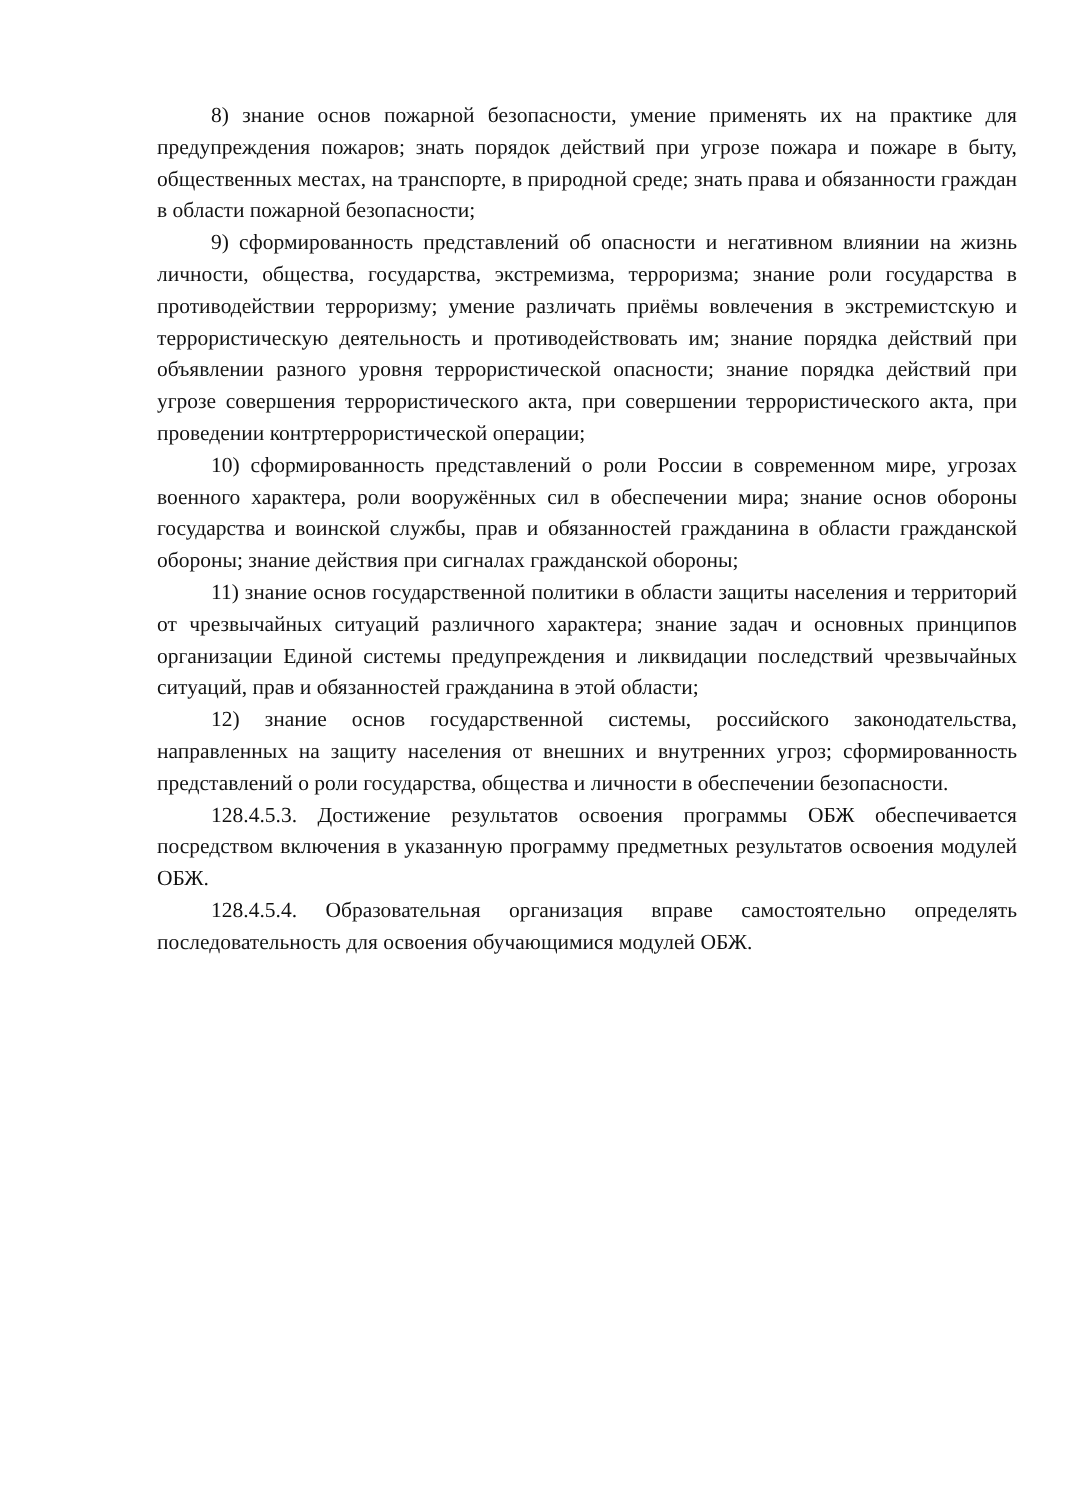8) знание основ пожарной безопасности, умение применять их на практике для предупреждения пожаров; знать порядок действий при угрозе пожара и пожаре в быту, общественных местах, на транспорте, в природной среде; знать права и обязанности граждан в области пожарной безопасности;
9) сформированность представлений об опасности и негативном влиянии на жизнь личности, общества, государства, экстремизма, терроризма; знание роли государства в противодействии терроризму; умение различать приёмы вовлечения в экстремистскую и террористическую деятельность и противодействовать им; знание порядка действий при объявлении разного уровня террористической опасности; знание порядка действий при угрозе совершения террористического акта, при совершении террористического акта, при проведении контртеррористической операции;
10) сформированность представлений о роли России в современном мире, угрозах военного характера, роли вооружённых сил в обеспечении мира; знание основ обороны государства и воинской службы, прав и обязанностей гражданина в области гражданской обороны; знание действия при сигналах гражданской обороны;
11) знание основ государственной политики в области защиты населения и территорий от чрезвычайных ситуаций различного характера; знание задач и основных принципов организации Единой системы предупреждения и ликвидации последствий чрезвычайных ситуаций, прав и обязанностей гражданина в этой области;
12) знание основ государственной системы, российского законодательства, направленных на защиту населения от внешних и внутренних угроз; сформированность представлений о роли государства, общества и личности в обеспечении безопасности.
128.4.5.3. Достижение результатов освоения программы ОБЖ обеспечивается посредством включения в указанную программу предметных результатов освоения модулей ОБЖ.
128.4.5.4. Образовательная организация вправе самостоятельно определять последовательность для освоения обучающимися модулей ОБЖ.